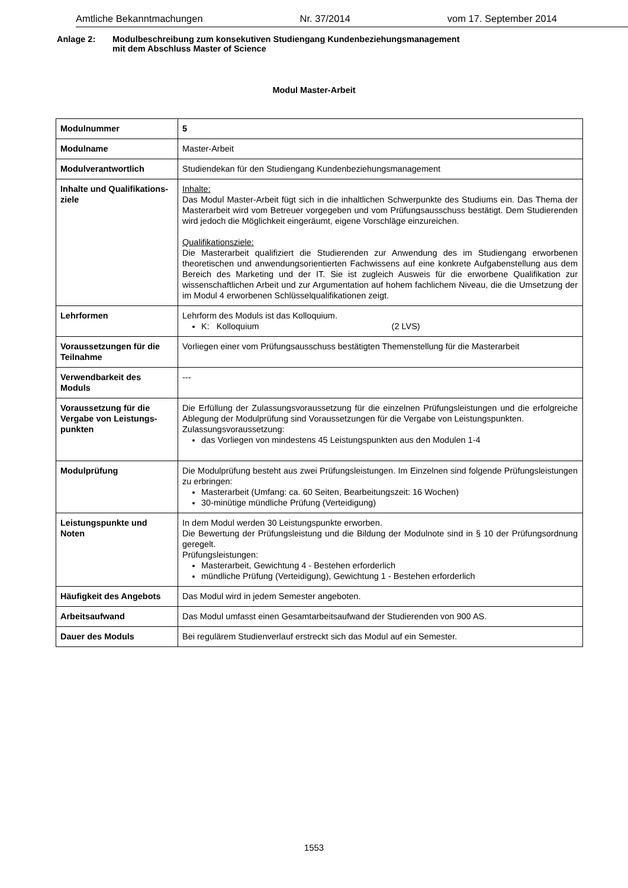Amtliche Bekanntmachungen Nr. 37/2014 vom 17. September 2014
Anlage 2: Modulbeschreibung zum konsekutiven Studiengang Kundenbeziehungsmanagement
mit dem Abschluss Master of Science
Modul Master-Arbeit
| Modulnummer | 5 |
| Modulname | Master-Arbeit |
| Modulverantwortlich | Studiendekan für den Studiengang Kundenbeziehungsmanagement |
| Inhalte und Qualifikations-ziele | Inhalte: Das Modul Master-Arbeit fügt sich in die inhaltlichen Schwerpunkte des Studiums ein. Das Thema der Masterarbeit wird vom Betreuer vorgegeben und vom Prüfungsausschuss bestätigt. Dem Studierenden wird jedoch die Möglichkeit eingeräumt, eigene Vorschläge einzureichen. Qualifikationsziele: Die Masterarbeit qualifiziert die Studierenden zur Anwendung des im Studiengang erworbenen theoretischen und anwendungsorientierten Fachwissens auf eine konkrete Aufgabenstellung aus dem Bereich des Marketing und der IT. Sie ist zugleich Ausweis für die erworbene Qualifikation zur wissenschaftlichen Arbeit und zur Argumentation auf hohem fachlichem Niveau, die die Umsetzung der im Modul 4 erworbenen Schlüsselqualifikationen zeigt. |
| Lehrformen | Lehrform des Moduls ist das Kolloquium. K: Kolloquium (2 LVS) |
| Voraussetzungen für die Teilnahme | Vorliegen einer vom Prüfungsausschuss bestätigten Themenstellung für die Masterarbeit |
| Verwendbarkeit des Moduls | --- |
| Voraussetzung für die Vergabe von Leistungs-punkten | Die Erfüllung der Zulassungsvoraussetzung für die einzelnen Prüfungsleistungen und die erfolgreiche Ablegung der Modulprüfung sind Voraussetzungen für die Vergabe von Leistungspunkten. Zulassungsvoraussetzung: das Vorliegen von mindestens 45 Leistungspunkten aus den Modulen 1-4 |
| Modulprüfung | Die Modulprüfung besteht aus zwei Prüfungsleistungen. Im Einzelnen sind folgende Prüfungsleistungen zu erbringen: Masterarbeit (Umfang: ca. 60 Seiten, Bearbeitungszeit: 16 Wochen) 30-minütige mündliche Prüfung (Verteidigung) |
| Leistungspunkte und Noten | In dem Modul werden 30 Leistungspunkte erworben. Die Bewertung der Prüfungsleistung und die Bildung der Modulnote sind in § 10 der Prüfungsordnung geregelt. Prüfungsleistungen: Masterarbeit, Gewichtung 4 - Bestehen erforderlich mündliche Prüfung (Verteidigung), Gewichtung 1 - Bestehen erforderlich |
| Häufigkeit des Angebots | Das Modul wird in jedem Semester angeboten. |
| Arbeitsaufwand | Das Modul umfasst einen Gesamtarbeitsaufwand der Studierenden von 900 AS. |
| Dauer des Moduls | Bei regulärem Studienverlauf erstreckt sich das Modul auf ein Semester. |
1553